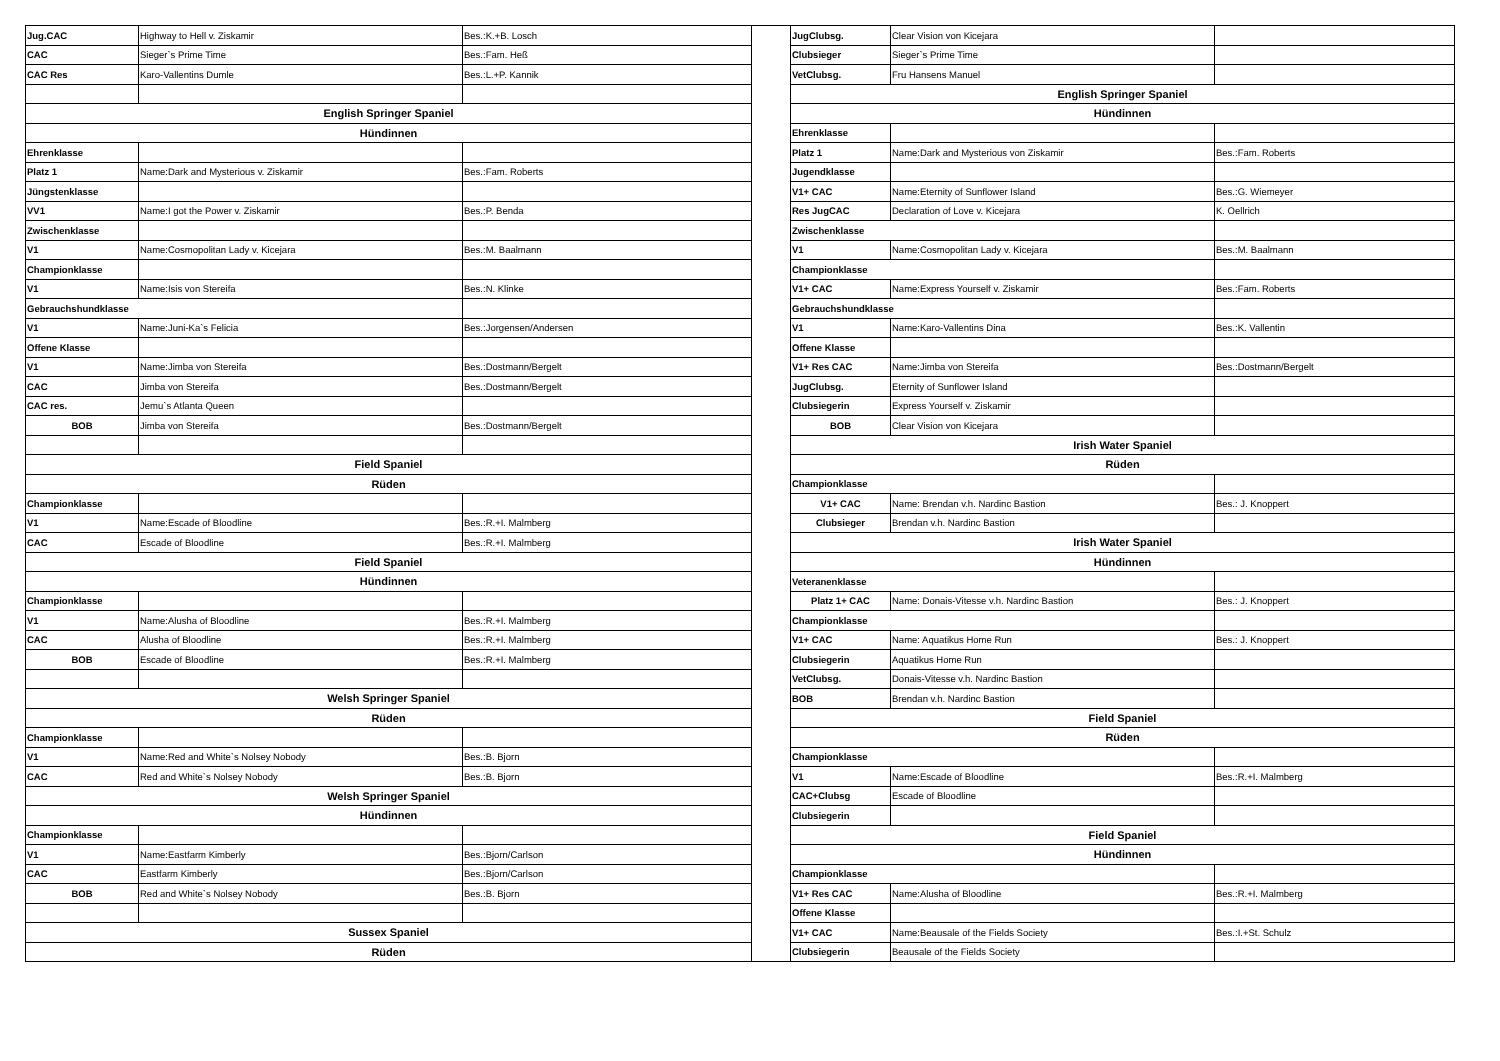| Jug.CAC | Highway to Hell v. Ziskamir | Bes.:K.+B. Losch |
| CAC | Sieger`s Prime Time | Bes.:Fam. Heß |
| CAC Res | Karo-Vallentins Dumle | Bes.:L.+P. Kannik |
| English Springer Spaniel | | |
| Hündinnen | | |
| Ehrenklasse | | |
| Platz 1 | Name:Dark and Mysterious v. Ziskamir | Bes.:Fam. Roberts |
| Jüngstenklasse | | |
| VV1 | Name:I got the Power v. Ziskamir | Bes.:P. Benda |
| Zwischenklasse | | |
| V1 | Name:Cosmopolitan Lady v. Kicejara | Bes.:M. Baalmann |
| Championklasse | | |
| V1 | Name:Isis von Stereifa | Bes.:N. Klinke |
| Gebrauchshundklasse | | |
| V1 | Name:Juni-Ka`s Felicia | Bes.:Jorgensen/Andersen |
| Offene Klasse | | |
| V1 | Name:Jimba von Stereifa | Bes.:Dostmann/Bergelt |
| CAC | Jimba von Stereifa | Bes.:Dostmann/Bergelt |
| CAC res. | Jemu`s Atlanta Queen | |
| BOB | Jimba von Stereifa | Bes.:Dostmann/Bergelt |
| Field Spaniel | | |
| Rüden | | |
| Championklasse | | |
| V1 | Name:Escade of Bloodline | Bes.:R.+I. Malmberg |
| CAC | Escade of Bloodline | Bes.:R.+I. Malmberg |
| Field Spaniel | | |
| Hündinnen | | |
| Championklasse | | |
| V1 | Name:Alusha of Bloodline | Bes.:R.+I. Malmberg |
| CAC | Alusha of Bloodline | Bes.:R.+I. Malmberg |
| BOB | Escade of Bloodline | Bes.:R.+I. Malmberg |
| Welsh Springer Spaniel | | |
| Rüden | | |
| Championklasse | | |
| V1 | Name:Red and White`s Nolsey Nobody | Bes.:B. Bjorn |
| CAC | Red and White`s Nolsey Nobody | Bes.:B. Bjorn |
| Welsh Springer Spaniel | | |
| Hündinnen | | |
| Championklasse | | |
| V1 | Name:Eastfarm Kimberly | Bes.:Bjorn/Carlson |
| CAC | Eastfarm Kimberly | Bes.:Bjorn/Carlson |
| BOB | Red and White`s Nolsey Nobody | Bes.:B. Bjorn |
| Sussex Spaniel | | |
| Rüden | | |
| JugClubsg. | Clear Vision von Kicejara | |
| Clubsieger | Sieger`s Prime Time | |
| VetClubsg. | Fru Hansens Manuel | |
| English Springer Spaniel | | |
| Hündinnen | | |
| Ehrenklasse | | |
| Platz 1 | Name:Dark and Mysterious von Ziskamir | Bes.:Fam. Roberts |
| Jugendklasse | | |
| V1+ CAC | Name:Eternity of Sunflower Island | Bes.:G. Wiemeyer |
| Res JugCAC | Declaration of Love v. Kicejara | K. Oellrich |
| Zwischenklasse | | |
| V1 | Name:Cosmopolitan Lady v. Kicejara | Bes.:M. Baalmann |
| Championklasse | | |
| V1+ CAC | Name:Express Yourself v. Ziskamir | Bes.:Fam. Roberts |
| Gebrauchshundklasse | | |
| V1 | Name:Karo-Vallentins Dina | Bes.:K. Vallentin |
| Offene Klasse | | |
| V1+ Res CAC | Name:Jimba von Stereifa | Bes.:Dostmann/Bergelt |
| JugClubsg. | Eternity of Sunflower Island | |
| Clubsiegerin | Express Yourself v. Ziskamir | |
| BOB | Clear Vision von Kicejara | |
| Irish Water Spaniel | | |
| Rüden | | |
| Championklasse | | |
| V1+ CAC | Name: Brendan v.h. Nardinc Bastion | Bes.: J. Knoppert |
| Clubsieger | Brendan v.h. Nardinc Bastion | |
| Irish Water Spaniel | | |
| Hündinnen | | |
| Veteranenklasse | | |
| Platz 1+ CAC | Name: Donais-Vitesse v.h. Nardinc Bastion | Bes.: J. Knoppert |
| Championklasse | | |
| V1+ CAC | Name: Aquatikus Home Run | Bes.: J. Knoppert |
| Clubsiegerin | Aquatikus Home Run | |
| VetClubsg. | Donais-Vitesse v.h. Nardinc Bastion | |
| BOB | Brendan v.h. Nardinc Bastion | |
| Field Spaniel | | |
| Rüden | | |
| Championklasse | | |
| V1 | Name:Escade of Bloodline | Bes.:R.+I. Malmberg |
| CAC+Clubsg | Escade of Bloodline | |
| Clubsiegerin | | |
| Field Spaniel | | |
| Hündinnen | | |
| Championklasse | | |
| V1+ Res CAC | Name:Alusha of Bloodline | Bes.:R.+I. Malmberg |
| Offene Klasse | | |
| V1+ CAC | Name:Beausale of the Fields Society | Bes.:I.+St. Schulz |
| Clubsiegerin | Beausale of the Fields Society | |